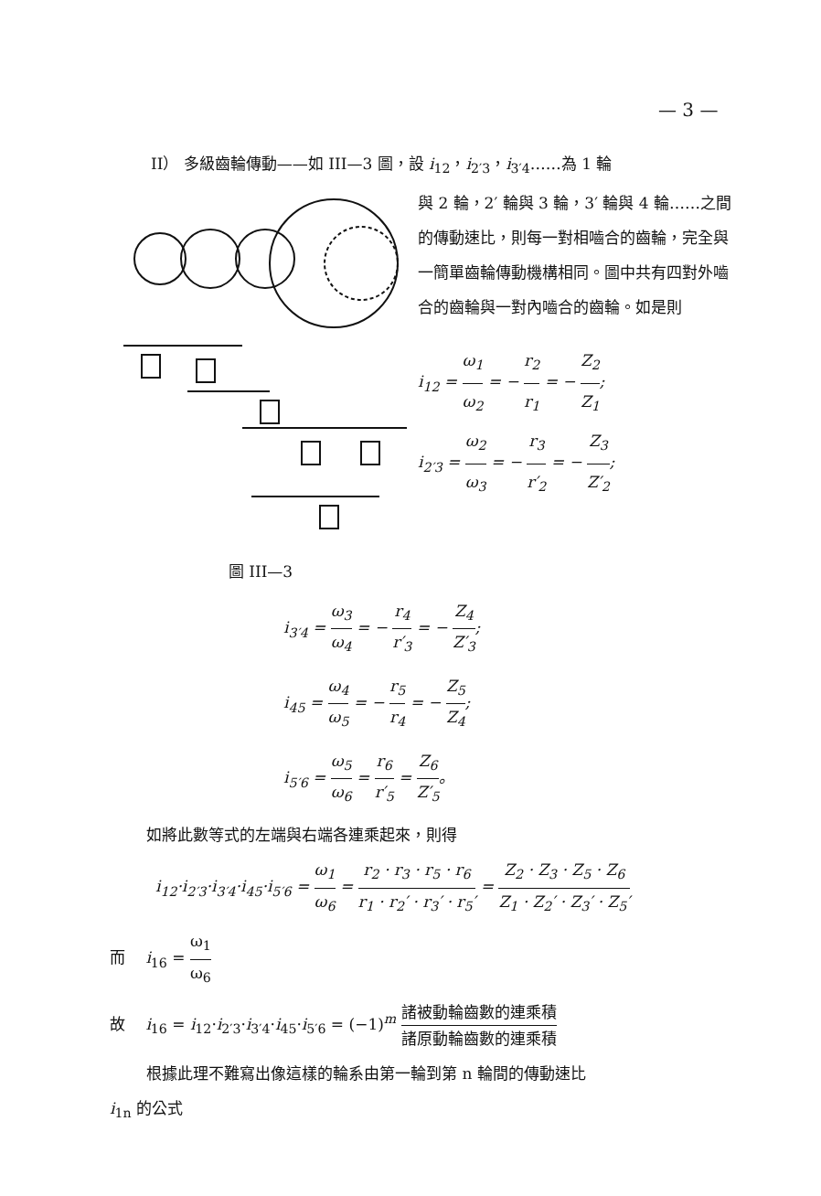— 3 —
II） 多級齒輪傳動——如 III—3 圖，設 i<sub>12</sub>，i<sub>2′3</sub>，i<sub>3′4</sub>……為 1 輪
圖 III—3
與 2 輪，2′ 輪與 3 輪，3′ 輪與 4 輪……之間的傳動速比，則每一對相嚙合的齒輪，完全與一簡單齒輪傳動機構相同。圖中共有四對外嚙合的齒輪與一對內嚙合的齒輪。如是則
i<sub>12</sub> = ω<sub>1</sub> ω<sub>2</sub> = − r<sub>2</sub> r<sub>1</sub> = − Z<sub>2</sub> Z<sub>1</sub>;
i<sub>2′3</sub> = ω<sub>2</sub> ω<sub>3</sub> = − r<sub>3</sub> r′<sub>2</sub> = − Z<sub>3</sub> Z′<sub>2</sub>;
i<sub>3′4</sub> = ω<sub>3</sub> ω<sub>4</sub> = − r<sub>4</sub> r′<sub>3</sub> = − Z<sub>4</sub> Z′<sub>3</sub>;
i<sub>45</sub> = ω<sub>4</sub> ω<sub>5</sub> = − r<sub>5</sub> r<sub>4</sub> = − Z<sub>5</sub> Z<sub>4</sub>;
i<sub>5′6</sub> = ω<sub>5</sub> ω<sub>6</sub> = r<sub>6</sub> r′<sub>5</sub> = Z<sub>6</sub> Z′<sub>5</sub>。
如將此數等式的左端與右端各連乘起來，則得
i<sub>12</sub>·i<sub>2′3</sub>·i<sub>3′4</sub>·i<sub>45</sub>·i<sub>5′6</sub> = ω<sub>1</sub> ω<sub>6</sub> = r<sub>2</sub> · r<sub>3</sub> · r<sub>5</sub> · r<sub>6</sub> r<sub>1</sub> · r<sub>2</sub>′ · r<sub>3</sub>′ · r<sub>5</sub>′ = Z<sub>2</sub> · Z<sub>3</sub> · Z<sub>5</sub> · Z<sub>6</sub> Z<sub>1</sub> · Z<sub>2</sub>′ · Z<sub>3</sub>′ · Z<sub>5</sub>′
而　 i<sub>16</sub> = ω<sub>1</sub> ω<sub>6</sub>
故　 i<sub>16</sub> = i<sub>12</sub>·i<sub>2′3</sub>·i<sub>3′4</sub>·i<sub>45</sub>·i<sub>5′6</sub> = (−1)<sup>m</sup> 諸被動輪齒數的連乘積 諸原動輪齒數的連乘積
根據此理不難寫出像這樣的輪系由第一輪到第 n 輪間的傳動速比
i<sub>1n</sub> 的公式